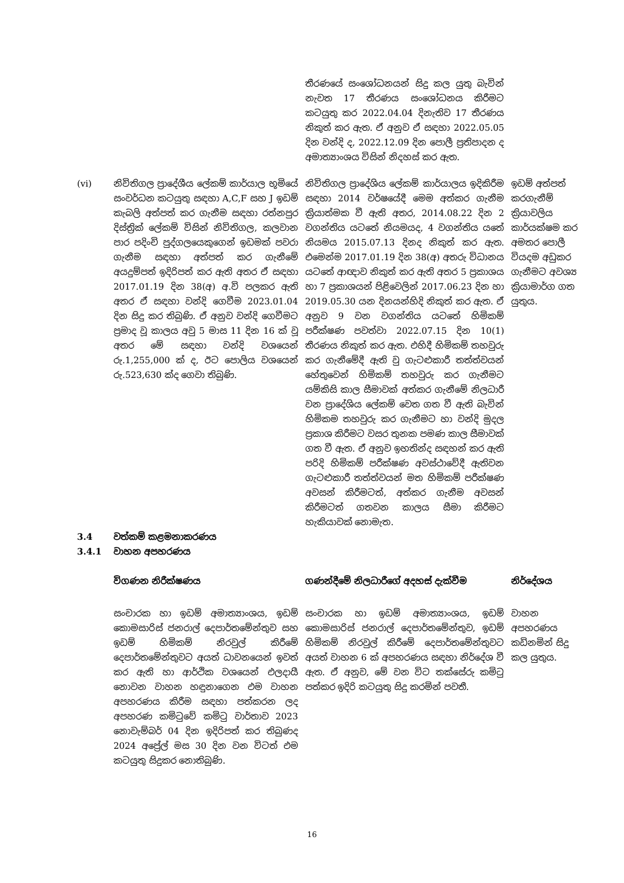| | | තීරණයේ සංශෝධනයන් සිදු කල යුතු බැවින් නැවත 17 තීරණය සංශෝධනය කිරීමට කටයුතු කර 2022.04.04 දිනැතිව 17 තීරණය නිකුත් කර ඇත. ඒ අනුව ඒ සඳහා 2022.05.05 දින වන්දි ද, 2022.12.09 දින පොලී ප්‍රතිපාදන ද අමාත්‍යාංශය විසින් නිදහස් කර ඇත. | |
| (vi) | නිවිතිගල ප්‍රාදේශීය ලේකම් කාර්යාල භූමියේ සංවර්ධන කටයුතු සඳහා A,C,F සහ J ඉඩම් කැබලි අත්පත් කර ගැනීම සඳහා රත්නපුර දිස්ත්‍රික් ලේකම් විසින් නිවිතිගල, කලවාන පාර පදිංචි පුද්ගලයෙකුගෙන් ඉඩමක් පවරා ගැනීම සඳහා අත්පත් කර ගැනීමේ අයදුම්පත් ඉදිරිපත් කර ඇති අතර ඒ සඳහා 2017.01.19 දින 38(අ) අ.වි පලකර ඇති අතර ඒ සඳහා වන්දි ගෙවීම 2023.01.04 දින සිදු කර තිබුණි. ඒ අනුව වන්දි ගෙවීමට ප්‍රමාද වූ කාලය අවු 5 මාස 11 දින 16 ක් වූ අතර මේ සඳහා වන්දි වශයෙන් රු.1,255,000 ක් ද, ඊට පොලිය වශයෙන් රු.523,630 ක්ද ගෙවා තිබුණි. | නිවිතිගල ප්‍රාදේශිය ලේකම් කාර්යාලය ඉදිකිරීම සඳහා 2014 වර්ෂයේදී මෙම අත්කර ගැනීම ක්‍රියාත්මක වී ඇති අතර, 2014.08.22 දින 2 වගන්තිය යටතේ නියමයද, 4 වගන්තිය යතේ නියමය 2015.07.13 දිනද නිකුත් කර ඇත. එමෙන්ම 2017.01.19 දින 38(අ) අතරු විධානය යටතේ ආඥාව නිකුත් කර ඇති අතර 5 ප්‍රකාශය හා 7 ප්‍රකාශයන් පිළිවෙලින් 2017.06.23 දින හා 2019.05.30 යන දිනයන්හිදි නිකුත් කර ඇත. ඒ අනුව 9 වන වගන්තිය යටතේ හිමිකම් පරීක්ෂණ පවත්වා 2022.07.15 දින 10(1) තීරණය නිකුත් කර ඇත. එහිදී හිමිකම් තහවුරු කර ගැනීමේදී ඇති වු ගැටළුකාරී තත්ත්වයන් හේතුවෙන් හිමිකම් තහවුරු කර ගැනීමට යම්කිසි කාල සීමාවක් අත්කර ගැනීමේ නිලධාරී වන ප්‍රාදේශිය ලේකම් වෙත ගත වී ඇති බැවින් හිමිකම තහවුරු කර ගැනීමට හා වන්දි මුදල ප්‍රකාශ කිරීමට වසර තුනක පමණ කාල සීමාවක් ගත වී ඇත. ඒ අනුව ඉහතින්ද සඳහන් කර ඇති පරිදි හිමිකම් පරීක්ෂණ අවස්ථාවේදී ඇතිවන ගැටළුකාරී තත්ත්වයන් මත හිමිකම් පරීක්ෂණ අවසන් කිරීමටත්, අත්කර ගැනීම අවසන් කිරීමටත් ගතවන කාලය සීමා කිරීමට හැකියාවක් නොමැත. | ඉඩම් අත්පත් කරගැනීම් ක්‍රියාවලිය කාර්යක්ෂම කර අමතර පොලී වියදම අඩුකර ගැනීමට අවශ්‍ය ක්‍රියාමාර්ග ගත යුතුය. |
| 3.4 | වත්කම් කළමනාකරණය | | |
| 3.4.1 | වාහන අපහරණය | | |
| | විගණන නිරීක්ෂණය | ගණන්දීමේ නිලධාරීගේ අදහස් දැක්වීම | නිර්දේශය |
| | සංචාරක හා ඉඩම් අමාත්‍යාංශය, ඉඩම් කොමසාරිස් ජනරාල් දෙපාර්තමේන්තුව සහ ඉඩම් හිමිකම් නිරවුල් කිරීමේ දෙපාර්තමේන්තුවට අයත් ධාවනයෙන් ඉවත් කර ඇති හා ආර්ථික වශයෙන් එලදායී නොවන වාහන හඳුනාගෙන එම වාහන අපහරණය කිරීම සඳහා පත්කරන ලද අපහරණ කමිටුවේ කමිටු වාර්තාව 2023 නොවැම්බර් 04 දින ඉදිරිපත් කර තිබුණද 2024 අප්‍රේල් මස 30 දින වන විටත් එම කටයුතු සිදුකර නොතිබුණි. | සංචාරක හා ඉඩම් අමාත්‍යාංශය, ඉඩම් කොමසාරිස් ජනරාල් දෙපාර්තමේන්තුව, ඉඩම් හිමිකම් නිරවුල් කිරීමේ දෙපාර්තමේන්තුවට අයත් වාහන 6 ක් අපහරණය සඳහා නිර්දේශ වී ඇත. ඒ අනුව, මේ වන විට තක්සේරු කමිටු පත්කර ඉදිරි කටයුතු සිදු කරමින් පවතී. | වාහන අපහරණය කඩිනමින් සිදු කල යුතුය. |
16